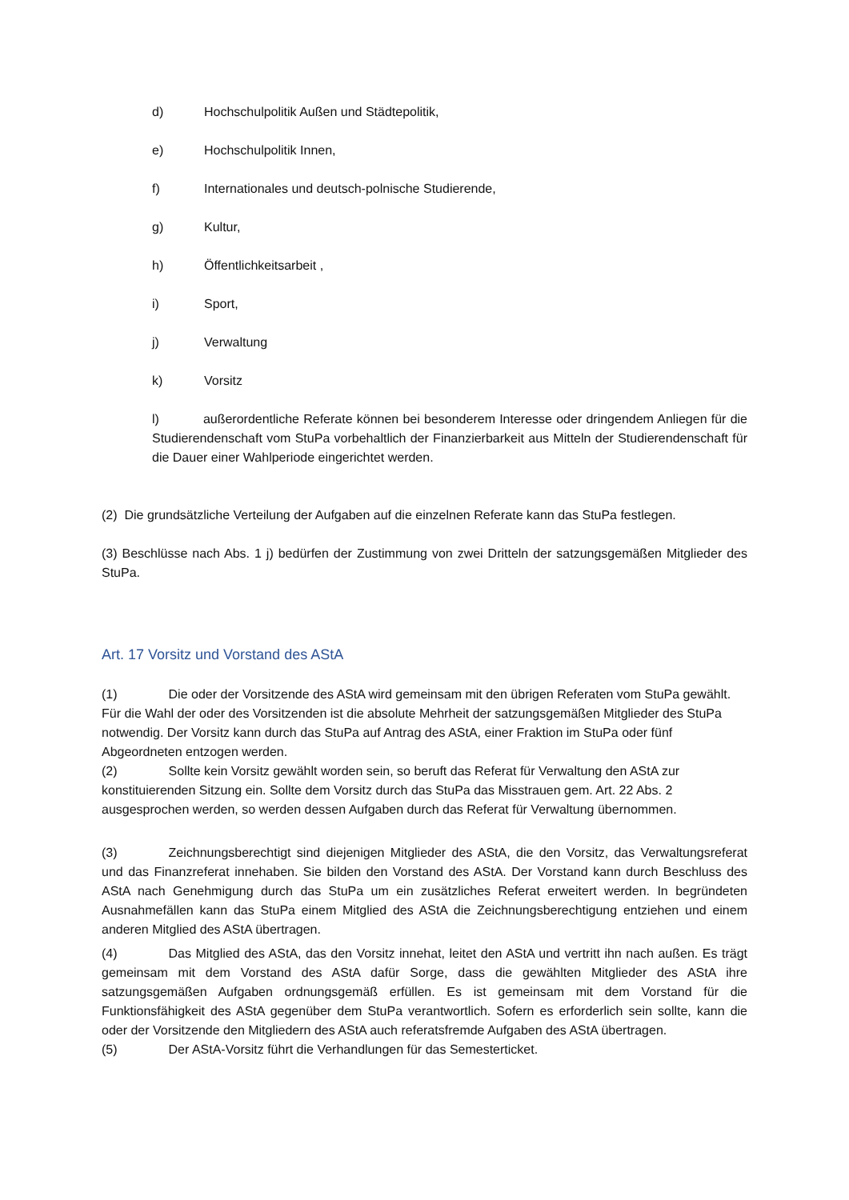d) Hochschulpolitik Außen und Städtepolitik,
e) Hochschulpolitik Innen,
f) Internationales und deutsch-polnische Studierende,
g) Kultur,
h) Öffentlichkeitsarbeit ,
i) Sport,
j) Verwaltung
k) Vorsitz
l) außerordentliche Referate können bei besonderem Interesse oder dringendem Anliegen für die Studierendenschaft vom StuPa vorbehaltlich der Finanzierbarkeit aus Mitteln der Studierendenschaft für die Dauer einer Wahlperiode eingerichtet werden.
(2) Die grundsätzliche Verteilung der Aufgaben auf die einzelnen Referate kann das StuPa festlegen.
(3) Beschlüsse nach Abs. 1 j) bedürfen der Zustimmung von zwei Dritteln der satzungsgemäßen Mitglieder des StuPa.
Art. 17 Vorsitz und Vorstand des AStA
(1) Die oder der Vorsitzende des AStA wird gemeinsam mit den übrigen Referaten vom StuPa gewählt. Für die Wahl der oder des Vorsitzenden ist die absolute Mehrheit der satzungsgemäßen Mitglieder des StuPa notwendig. Der Vorsitz kann durch das StuPa auf Antrag des AStA, einer Fraktion im StuPa oder fünf Abgeordneten entzogen werden.
(2) Sollte kein Vorsitz gewählt worden sein, so beruft das Referat für Verwaltung den AStA zur konstituierenden Sitzung ein. Sollte dem Vorsitz durch das StuPa das Misstrauen gem. Art. 22 Abs. 2 ausgesprochen werden, so werden dessen Aufgaben durch das Referat für Verwaltung übernommen.
(3) Zeichnungsberechtigt sind diejenigen Mitglieder des AStA, die den Vorsitz, das Verwaltungsreferat und das Finanzreferat innehaben. Sie bilden den Vorstand des AStA. Der Vorstand kann durch Beschluss des AStA nach Genehmigung durch das StuPa um ein zusätzliches Referat erweitert werden. In begründeten Ausnahmefällen kann das StuPa einem Mitglied des AStA die Zeichnungsberechtigung entziehen und einem anderen Mitglied des AStA übertragen.
(4) Das Mitglied des AStA, das den Vorsitz innehat, leitet den AStA und vertritt ihn nach außen. Es trägt gemeinsam mit dem Vorstand des AStA dafür Sorge, dass die gewählten Mitglieder des AStA ihre satzungsgemäßen Aufgaben ordnungsgemäß erfüllen. Es ist gemeinsam mit dem Vorstand für die Funktionsfähigkeit des AStA gegenüber dem StuPa verantwortlich. Sofern es erforderlich sein sollte, kann die oder der Vorsitzende den Mitgliedern des AStA auch referatsfremde Aufgaben des AStA übertragen.
(5) Der AStA-Vorsitz führt die Verhandlungen für das Semesterticket.